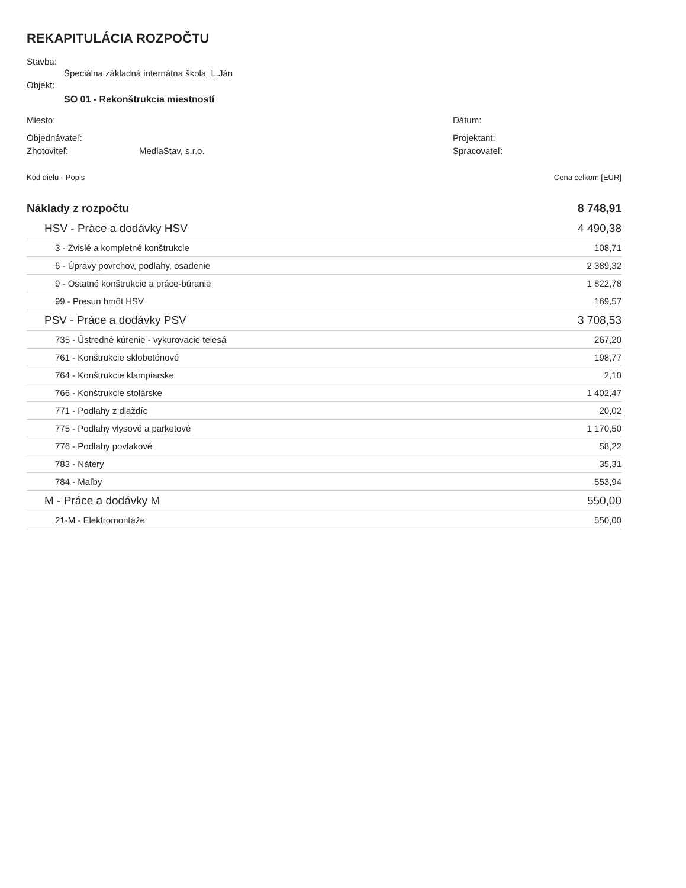REKAPITULÁCIA ROZPOČTU
Stavba:
Špeciálna základná internátna škola_L.Ján
Objekt:
SO 01 - Rekonštrukcia miestností
Miesto: Dátum:
Objednávateľ: Projektant:
Zhotoviteľ: MedlaStav, s.r.o. Spracovateľ:
| Kód dielu - Popis | Cena celkom [EUR] |
| Náklady z rozpočtu | 8 748,91 |
| HSV - Práce a dodávky HSV | 4 490,38 |
| 3 - Zvislé a kompletné konštrukcie | 108,71 |
| 6 - Úpravy povrchov, podlahy, osadenie | 2 389,32 |
| 9 - Ostatné konštrukcie a práce-búranie | 1 822,78 |
| 99 - Presun hmôt HSV | 169,57 |
| PSV - Práce a dodávky PSV | 3 708,53 |
| 735 - Ústredné kúrenie - vykurovacie telesá | 267,20 |
| 761 - Konštrukcie sklobetónové | 198,77 |
| 764 - Konštrukcie klampiarske | 2,10 |
| 766 - Konštrukcie stolárske | 1 402,47 |
| 771 - Podlahy z dlaždíc | 20,02 |
| 775 - Podlahy vlysové a parketové | 1 170,50 |
| 776 - Podlahy povlakové | 58,22 |
| 783 - Nátery | 35,31 |
| 784 - Maľby | 553,94 |
| M - Práce a dodávky M | 550,00 |
| 21-M - Elektromontáže | 550,00 |